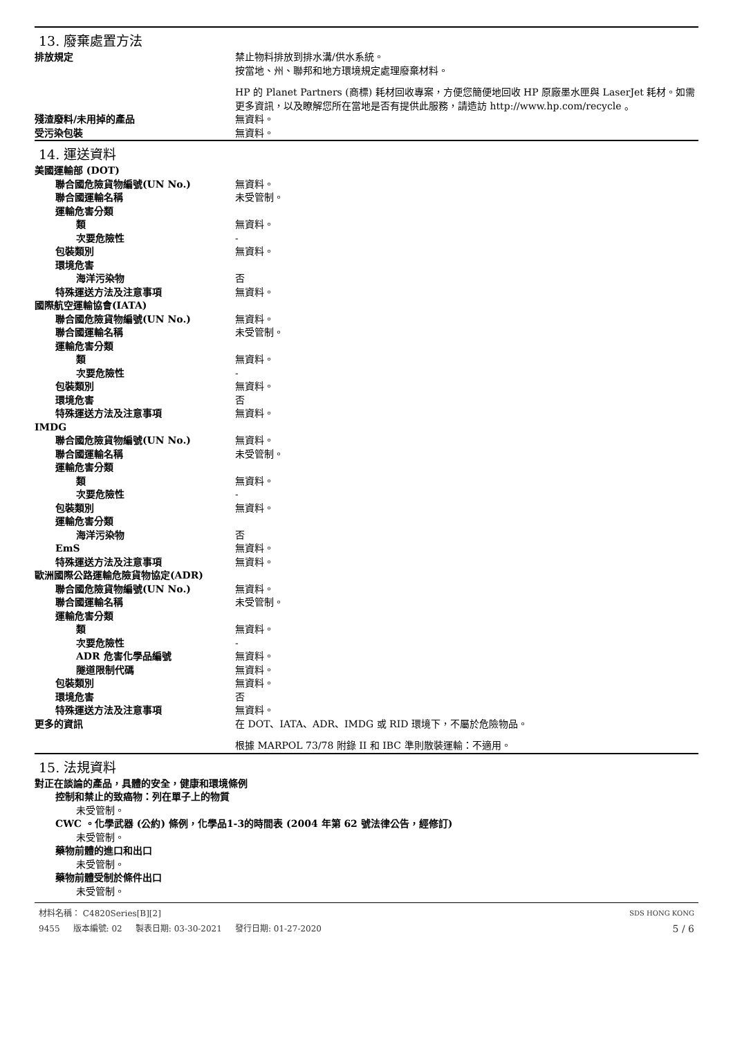13. 廢棄處置方法
排放規定 禁止物料排放到排水溝/供水系統。
按當地、州、聯邦和地方環境規定處理廢棄材料。
HP 的 Planet Partners (商標) 耗材回收專案，方便您簡便地回收 HP 原廠墨水匣與 LaserJet 耗材。如需更多資訊，以及瞭解您所在當地是否有提供此服務，請造訪 http://www.hp.com/recycle 。
殘渣廢料/未用掉的產品 無資料。
受污染包裝 無資料。
14. 運送資料
美國運輸部 (DOT)
聯合國危險貨物編號(UN No.) 無資料。
聯合國運輸名稱 未受管制。
運輸危害分類
類 無資料。
次要危險性 -
包裝類別 無資料。
環境危害
海洋污染物 否
特殊運送方法及注意事項 無資料。
國際航空運輸協會(IATA)
聯合國危險貨物編號(UN No.) 無資料。
聯合國運輸名稱 未受管制。
運輸危害分類
類 無資料。
次要危險性 -
包裝類別 無資料。
環境危害 否
特殊運送方法及注意事項 無資料。
IMDG
聯合國危險貨物編號(UN No.) 無資料。
聯合國運輸名稱 未受管制。
運輸危害分類
類 無資料。
次要危險性 -
包裝類別 無資料。
運輸危害分類
海洋污染物 否
EmS 無資料。
特殊運送方法及注意事項 無資料。
歐洲國際公路運輸危險貨物協定(ADR)
聯合國危險貨物編號(UN No.) 無資料。
聯合國運輸名稱 未受管制。
運輸危害分類
類 無資料。
次要危險性 -
ADR 危害化學品編號 無資料。
隧道限制代碼 無資料。
包裝類別 無資料。
環境危害 否
特殊運送方法及注意事項 無資料。
更多的資訊 在 DOT、IATA、ADR、IMDG 或 RID 環境下，不屬於危險物品。
根據 MARPOL 73/78 附錄 II 和 IBC 準則散裝運輸：不適用。
15. 法規資料
對正在談論的產品，具體的安全，健康和環境條例
控制和禁止的致癌物：列在單子上的物質
未受管制。
CWC 。化學武器 (公約) 條例，化學品1-3的時間表 (2004 年第 62 號法律公告，經修訂)
未受管制。
藥物前體的進口和出口
未受管制。
藥物前體受制於條件出口
未受管制。
材料名稱： C4820Series[B][2] SDS HONG KONG
9455 版本編號: 02 製表日期: 03-30-2021 發行日期: 01-27-2020 5 / 6